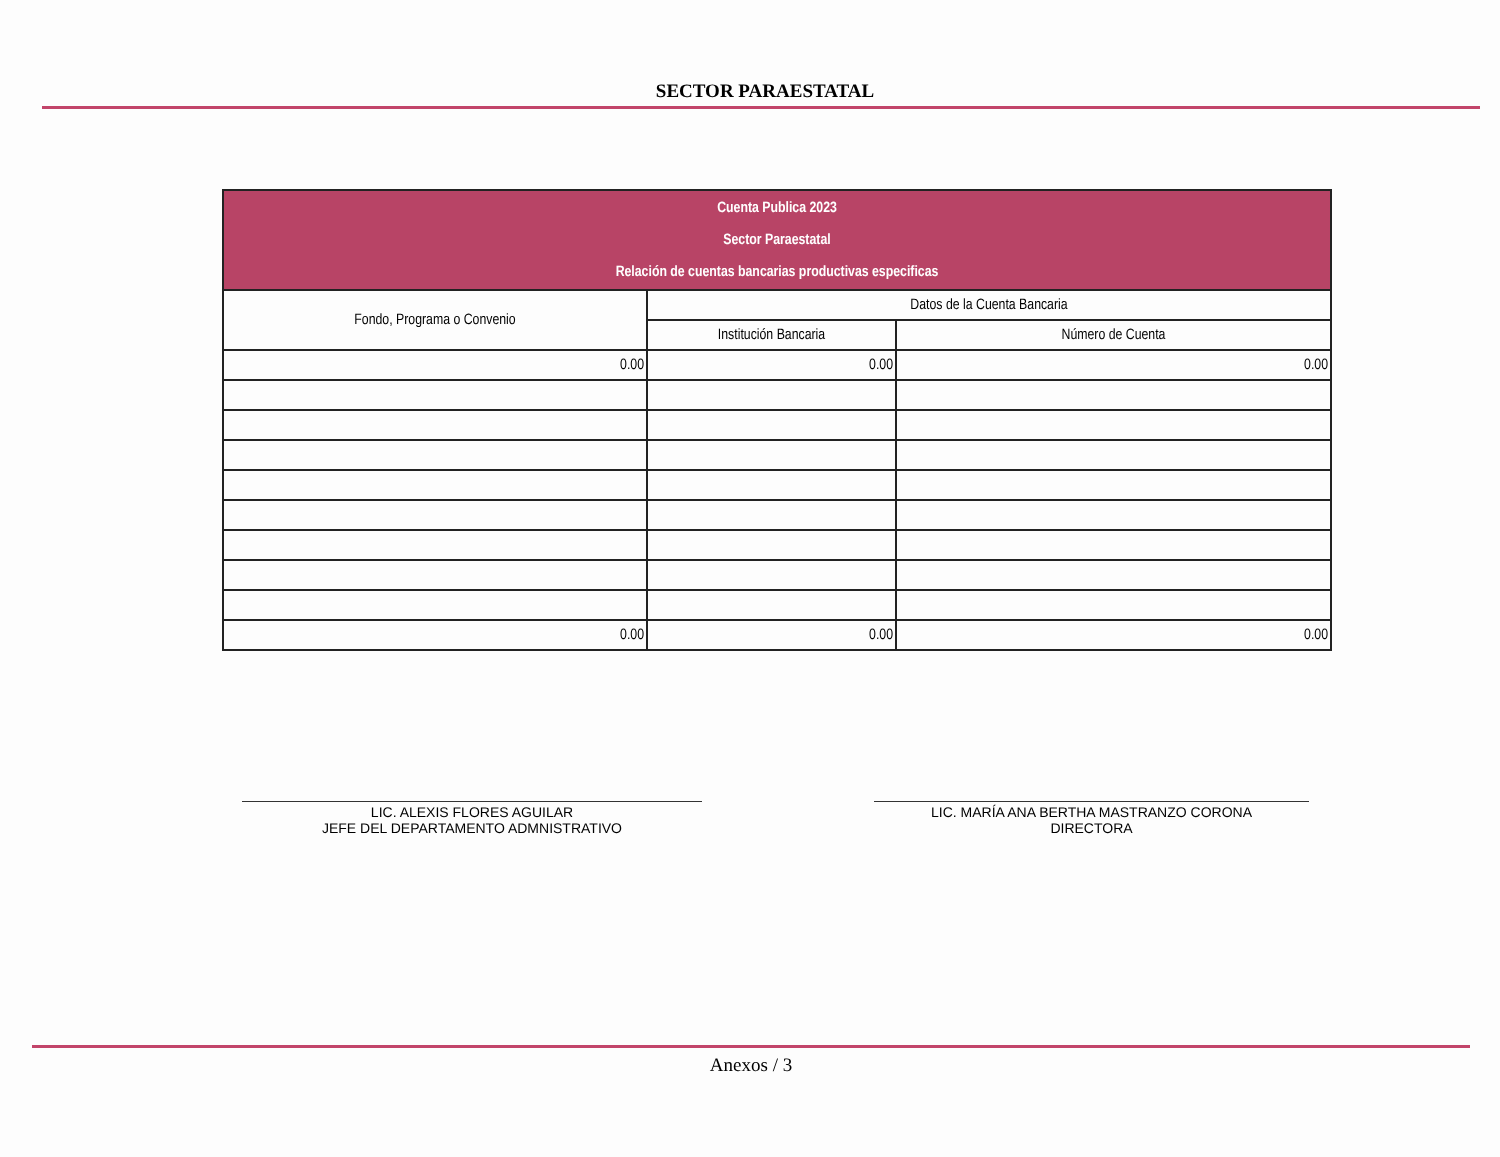SECTOR PARAESTATAL
| Cuenta Publica 2023 Sector Paraestatal Relación de cuentas bancarias productivas especificas | | |
| Fondo, Programa o Convenio | Datos de la Cuenta Bancaria | |
| | Institución Bancaria | Número de Cuenta |
| 0.00 | 0.00 | 0.00 |
| 0.00 | 0.00 | 0.00 |
LIC. ALEXIS FLORES AGUILAR
JEFE DEL DEPARTAMENTO ADMNISTRATIVO
LIC. MARÍA ANA BERTHA MASTRANZO CORONA
DIRECTORA
Anexos / 3